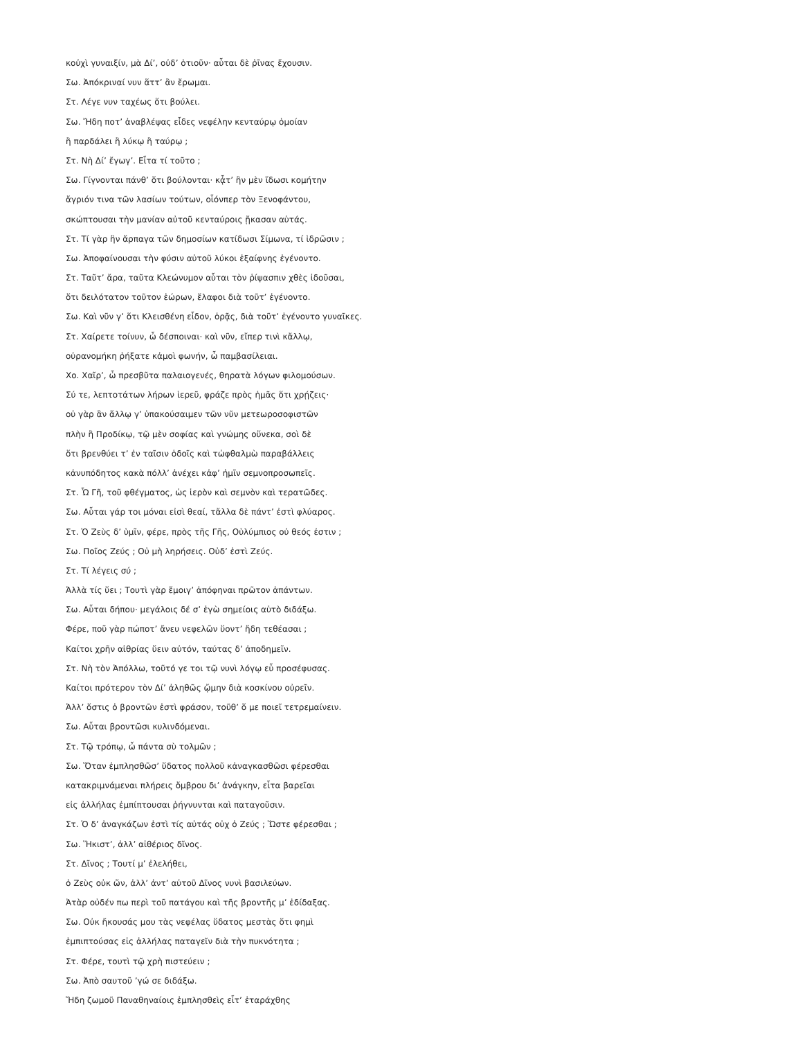κοὐχὶ γυναιξίν, μὰ Δί’, οὐδ’ ὁτιοῦν· αὗται δὲ ῥῖνας ἔχουσιν.
Σω. Ἀπόκριναί νυν ἅττ’ ἂν ἔρωμαι.
Στ. Λέγε νυν ταχέως ὅτι βούλει.
Σω. Ἤδη ποτ’ ἀναβλέψας εἶδες νεφέλην κενταύρῳ ὁμοίαν
ἢ παρδάλει ἢ λύκῳ ἢ ταύρῳ ;
Στ. Νὴ Δί’ ἔγωγ’. Εἶτα τί τοῦτο ;
Σω. Γίγνονται πάνθ’ ὅτι βούλονται· κᾆτ’ ἢν μὲν ἴδωσι κομήτην
ἄγριόν τινα τῶν λασίων τούτων, οἷόνπερ τὸν Ξενοφάντου,
σκώπτουσαι τὴν μανίαν αὐτοῦ κενταύροις ᾔκασαν αὑτάς.
Στ. Τί γὰρ ἢν ἅρπαγα τῶν δημοσίων κατίδωσι Σίμωνα, τί ἱδρῶσιν ;
Σω. Ἀποφαίνουσαι τὴν φύσιν αὐτοῦ λύκοι ἐξαίφνης ἐγένοντο.
Στ. Ταῦτ’ ἄρα, ταῦτα Κλεώνυμον αὗται τὸν ῥίψασπιν χθὲς ἰδοῦσαι,
ὅτι δειλότατον τοῦτον ἑώρων, ἔλαφοι διὰ τοῦτ’ ἐγένοντο.
Σω. Καὶ νῦν γ’ ὅτι Κλεισθένη εἶδον, ὁρᾷς, διὰ τοῦτ’ ἐγένοντο γυναῖκες.
Στ. Χαίρετε τοίνυν, ὦ δέσποιναι· καὶ νῦν, εἴπερ τινὶ κἄλλῳ,
οὐρανομήκη ῥήξατε κἀμοὶ φωνήν, ὦ παμβασίλειαι.
Χο. Χαῖρ’, ὦ πρεσβῦτα παλαιογενές, θηρατὰ λόγων φιλομούσων.
Σύ τε, λεπτοτάτων λήρων ἱερεῦ, φράζε πρὸς ἡμᾶς ὅτι χρῄζεις·
οὐ γὰρ ἂν ἄλλῳ γ’ ὑπακούσαιμεν τῶν νῦν μετεωροσοφιστῶν
πλὴν ἢ Προδίκῳ, τῷ μὲν σοφίας καὶ γνώμης οὕνεκα, σοὶ δὲ
ὅτι βρενθύει τ’ ἐν ταῖσιν ὁδοῖς καὶ τὠφθαλμὼ παραβάλλεις
κἀνυπόδητος κακὰ πόλλ’ ἀνέχει κἀφ’ ἡμῖν σεμνοπροσωπεῖς.
Στ. Ὦ Γῆ, τοῦ φθέγματος, ὡς ἱερὸν καὶ σεμνὸν καὶ τερατῶδες.
Σω. Αὗται γάρ τοι μόναι εἰσὶ θεαί, τἄλλα δὲ πάντ’ ἐστὶ φλύαρος.
Στ. Ὁ Ζεὺς δ’ ὑμῖν, φέρε, πρὸς τῆς Γῆς, Οὑλύμπιος οὐ θεός ἐστιν ;
Σω. Ποῖος Ζεύς ; Οὐ μὴ ληρήσεις. Οὐδ’ ἐστὶ Ζεύς.
Στ. Τί λέγεις σύ ;
Ἀλλὰ τίς ὕει ; Τουτὶ γὰρ ἔμοιγ’ ἀπόφηναι πρῶτον ἁπάντων.
Σω. Αὗται δήπου· μεγάλοις δέ σ’ ἐγὼ σημείοις αὐτὸ διδάξω.
Φέρε, ποῦ γὰρ πώποτ’ ἄνευ νεφελῶν ὕοντ’ ἤδη τεθέασαι ;
Καίτοι χρῆν αἰθρίας ὕειν αὐτόν, ταύτας δ’ ἀποδημεῖν.
Στ. Νὴ τὸν Ἀπόλλω, τοῦτό γε τοι τῷ νυνὶ λόγῳ εὖ προσέφυσας.
Καίτοι πρότερον τὸν Δί’ ἀληθῶς ᾤμην διὰ κοσκίνου οὐρεῖν.
Ἀλλ’ ὅστις ὁ βροντῶν ἐστὶ φράσον, τοῦθ’ ὅ με ποιεῖ τετρεμαίνειν.
Σω. Αὗται βροντῶσι κυλινδόμεναι.
Στ. Τῷ τρόπῳ, ὦ πάντα σὺ τολμῶν ;
Σω. Ὅταν ἐμπλησθῶσ’ ὕδατος πολλοῦ κἀναγκασθῶσι φέρεσθαι
κατακριμνάμεναι πλήρεις ὄμβρου δι’ ἀνάγκην, εἶτα βαρεῖαι
εἰς ἀλλήλας ἐμπίπτουσαι ῥήγνυνται καὶ παταγοῦσιν.
Στ. Ὁ δ’ ἀναγκάζων ἐστὶ τίς αὐτάς οὐχ ὁ Ζεύς ; Ὥστε φέρεσθαι ;
Σω. Ἥκιστ’, ἀλλ’ αἰθέριος δῖνος.
Στ. Δῖνος ; Τουτί μ’ ἐλελήθει,
ὁ Ζεὺς οὐκ ὤν, ἀλλ’ ἀντ’ αὐτοῦ Δῖνος νυνὶ βασιλεύων.
Ἀτὰρ οὐδέν πω περὶ τοῦ πατάγου καὶ τῆς βροντῆς μ’ ἐδίδαξας.
Σω. Οὐκ ἤκουσάς μου τὰς νεφέλας ὕδατος μεστὰς ὅτι φημὶ
ἐμπιπτούσας εἰς ἀλλήλας παταγεῖν διὰ τὴν πυκνότητα ;
Στ. Φέρε, τουτὶ τῷ χρὴ πιστεύειν ;
Σω. Ἀπὸ σαυτοῦ ’γώ σε διδάξω.
Ἤδη ζωμοῦ Παναθηναίοις ἐμπλησθεὶς εἶτ’ ἐταράχθης